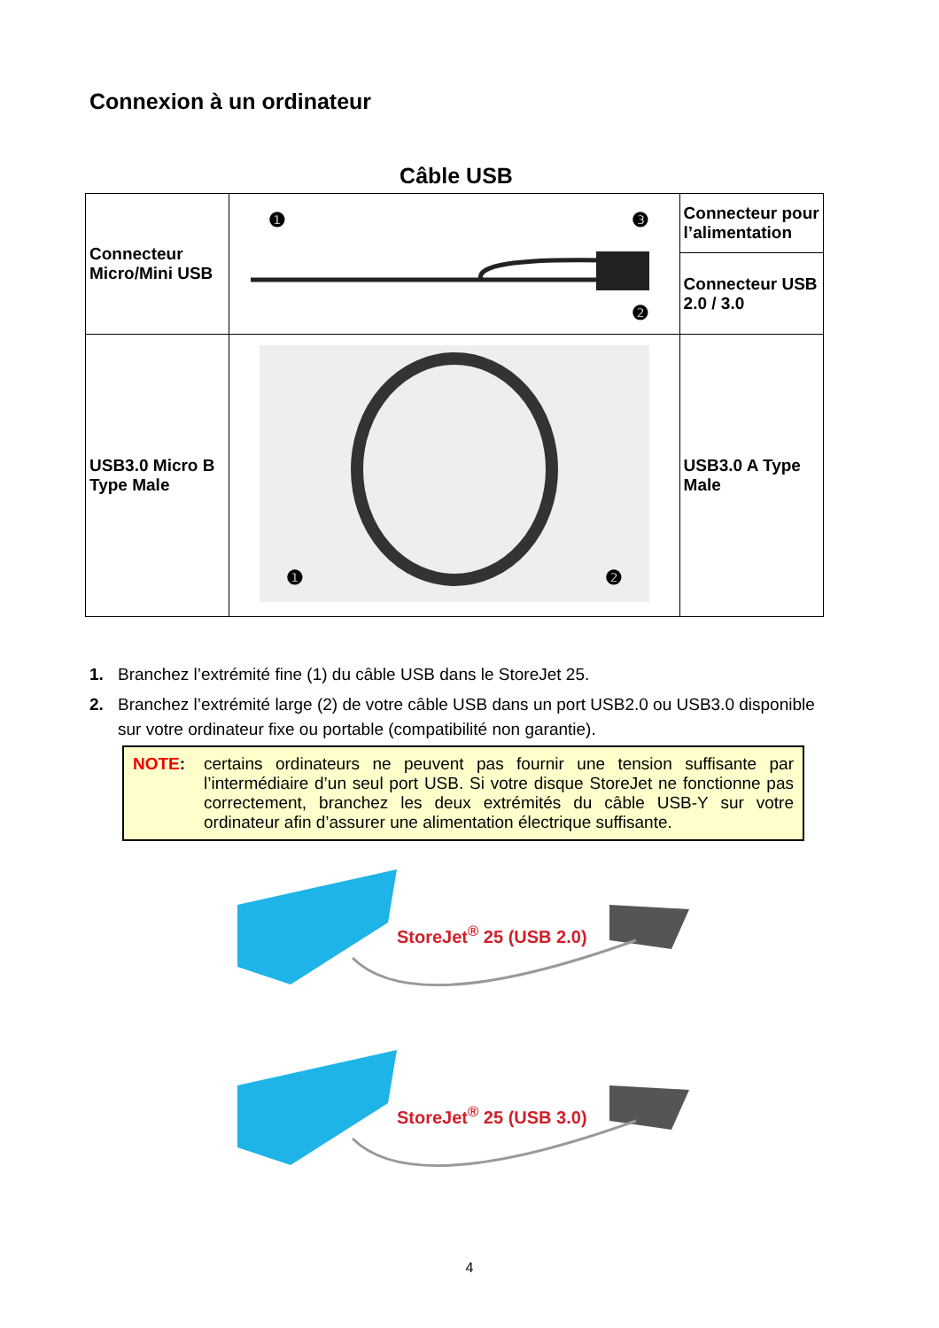Connexion à un ordinateur
Câble USB
| Connecteur Micro/Mini USB | ❶ ❸ ❷ | Connecteur pour l’alimentation |
| | | Connecteur USB 2.0 / 3.0 |
| USB3.0 Micro B Type Male | ❶ ❷ | USB3.0 A Type Male |
1. Branchez l’extrémité fine (1) du câble USB dans le StoreJet 25.
2. Branchez l’extrémité large (2) de votre câble USB dans un port USB2.0 ou USB3.0 disponible sur votre ordinateur fixe ou portable (compatibilité non garantie).
NOTE: certains ordinateurs ne peuvent pas fournir une tension suffisante par l’intermédiaire d’un seul port USB. Si votre disque StoreJet ne fonctionne pas correctement, branchez les deux extrémités du câble USB-Y sur votre ordinateur afin d’assurer une alimentation électrique suffisante.
StoreJet<sup>®</sup> 25 (USB 2.0)
StoreJet<sup>®</sup> 25 (USB 3.0)
4